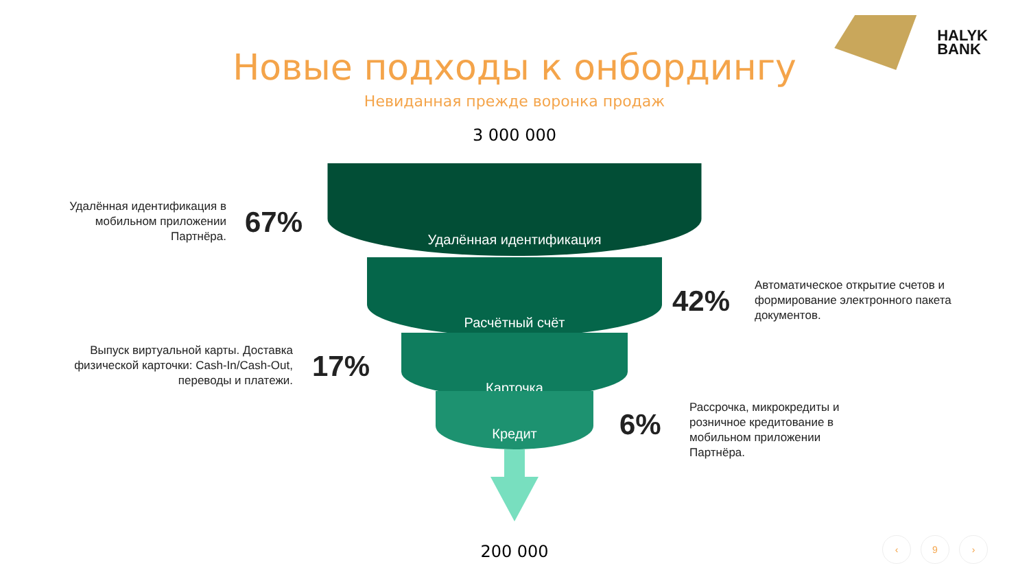HALYK
BANK
Новые подходы к онбордингу
Невиданная прежде воронка продаж
3 000 000
Удалённая идентификация
Расчётный счёт
Карточка
Кредит
Удалённая идентификация в мобильном приложении Партнёра.
67%
42%
Автоматическое открытие счетов и формирование электронного пакета документов.
Выпуск виртуальной карты. Доставка физической карточки: Cash-In/Cash-Out, переводы и платежи.
17%
6%
Рассрочка, микрокредиты и розничное кредитование в мобильном приложении Партнёра.
200 000 ‹ 9 ›